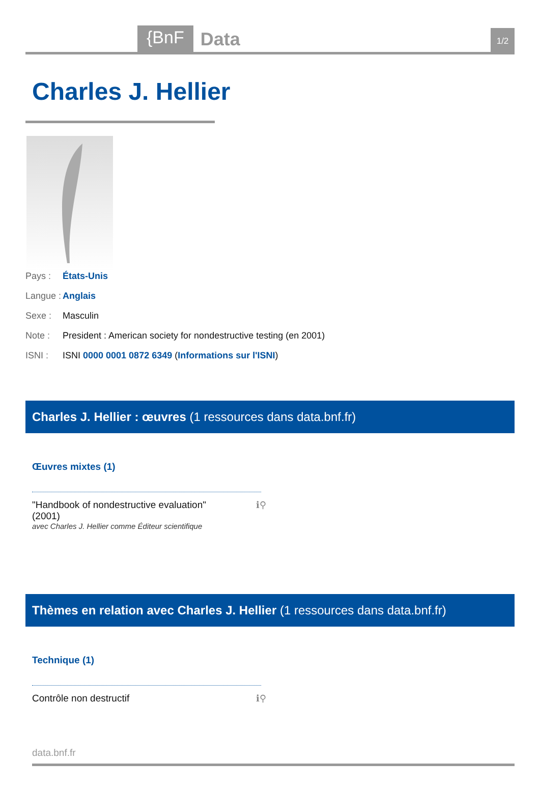{BnF Data 1/2
Charles J. Hellier
Pays : États-Unis
Langue : Anglais
Sexe : Masculin
Note : President : American society for nondestructive testing (en 2001)
ISNI : ISNI 0000 0001 0872 6349 (Informations sur l'ISNI)
Charles J. Hellier : œuvres (1 ressources dans data.bnf.fr)
Œuvres mixtes (1)
"Handbook of nondestructive evaluation"
(2001)
avec Charles J. Hellier comme Éditeur scientifique
ℹ⚲
Thèmes en relation avec Charles J. Hellier (1 ressources dans data.bnf.fr)
Technique (1)
Contrôle non destructif ℹ⚲
data.bnf.fr